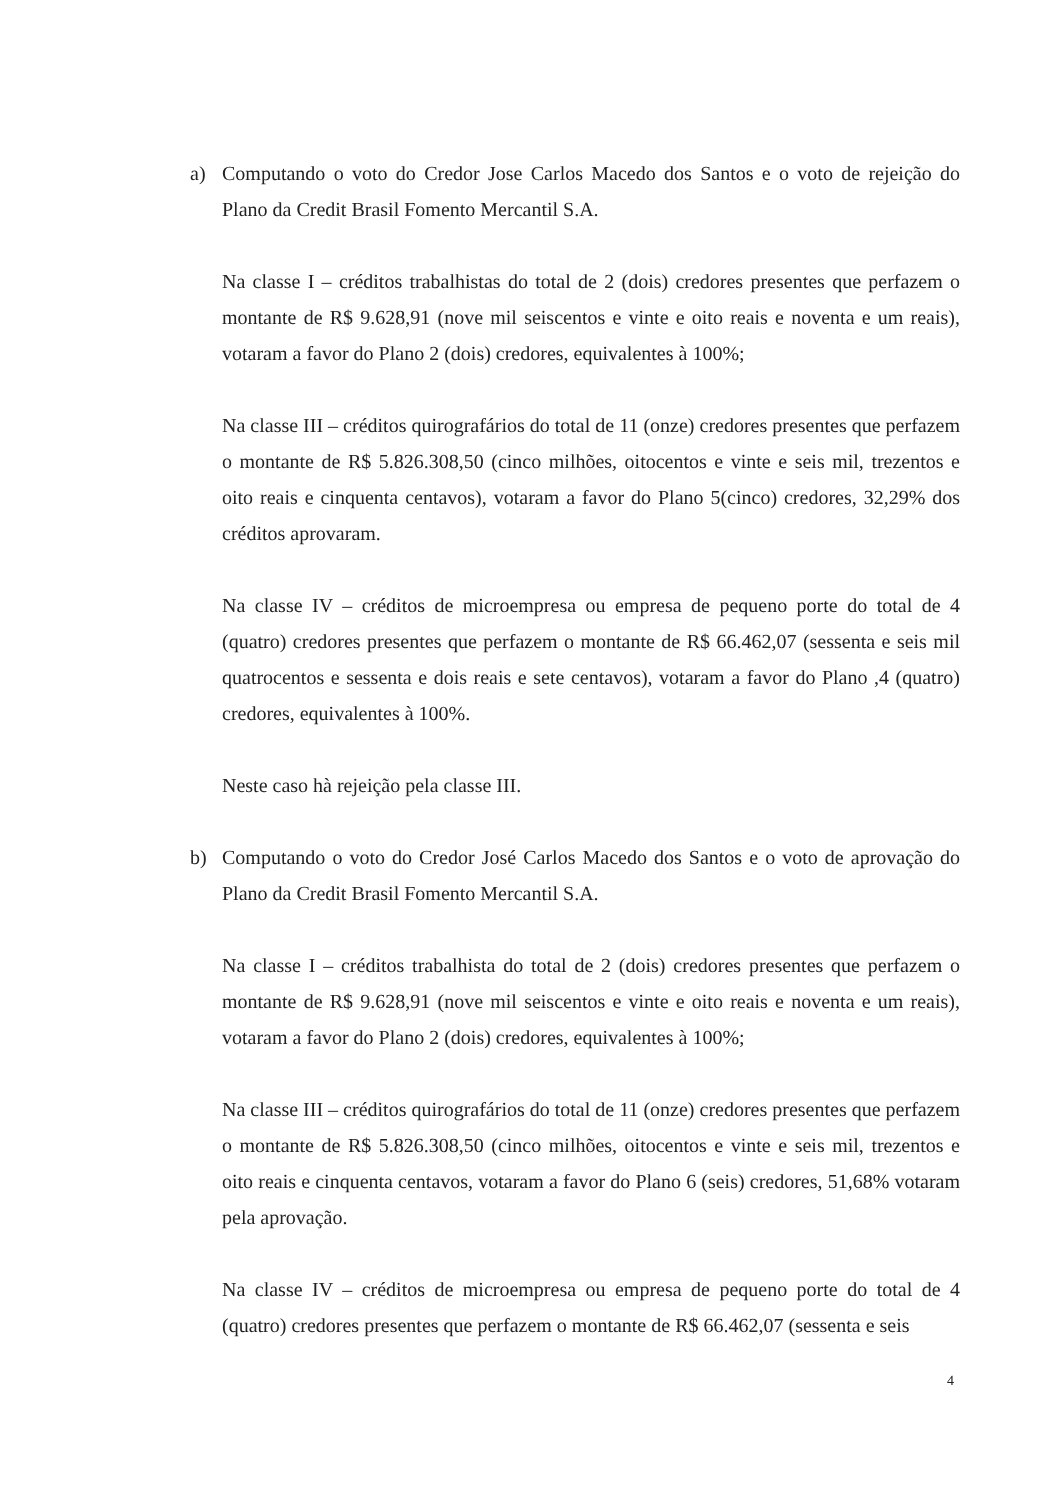a) Computando o voto do Credor Jose Carlos Macedo dos Santos e o voto de rejeição do Plano da Credit Brasil Fomento Mercantil S.A.
Na classe I – créditos trabalhistas do total de 2 (dois) credores presentes que perfazem o montante de R$ 9.628,91 (nove mil seiscentos e vinte e oito reais e noventa e um reais), votaram a favor do Plano 2 (dois) credores, equivalentes à 100%;
Na classe III – créditos quirografários do total de 11 (onze) credores presentes que perfazem o montante de R$ 5.826.308,50 (cinco milhões, oitocentos e vinte e seis mil, trezentos e oito reais e cinquenta centavos), votaram a favor do Plano 5(cinco) credores, 32,29% dos créditos aprovaram.
Na classe IV – créditos de microempresa ou empresa de pequeno porte do total de 4 (quatro) credores presentes que perfazem o montante de R$ 66.462,07 (sessenta e seis mil quatrocentos e sessenta e dois reais e sete centavos), votaram a favor do Plano ,4 (quatro) credores, equivalentes à 100%.
Neste caso hà rejeição pela classe III.
b) Computando o voto do Credor José Carlos Macedo dos Santos e o voto de aprovação do Plano da Credit Brasil Fomento Mercantil S.A.
Na classe I – créditos trabalhista do total de 2 (dois) credores presentes que perfazem o montante de R$ 9.628,91 (nove mil seiscentos e vinte e oito reais e noventa e um reais), votaram a favor do Plano 2 (dois) credores, equivalentes à 100%;
Na classe III – créditos quirografários do total de 11 (onze) credores presentes que perfazem o montante de R$ 5.826.308,50 (cinco milhões, oitocentos e vinte e seis mil, trezentos e oito reais e cinquenta centavos, votaram a favor do Plano 6 (seis) credores, 51,68% votaram pela aprovação.
Na classe IV – créditos de microempresa ou empresa de pequeno porte do total de 4 (quatro) credores presentes que perfazem o montante de R$ 66.462,07 (sessenta e seis
4